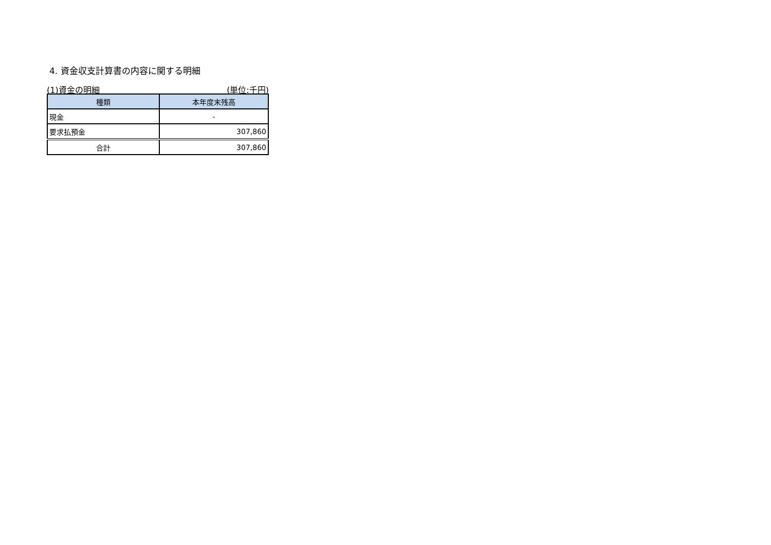4. 資金収支計算書の内容に関する明細
(1)資金の明細 (単位:千円)
| 種類 | 本年度末残高 |
| --- | --- |
| 現金 | - |
| 要求払預金 | 307,860 |
| 合計 | 307,860 |